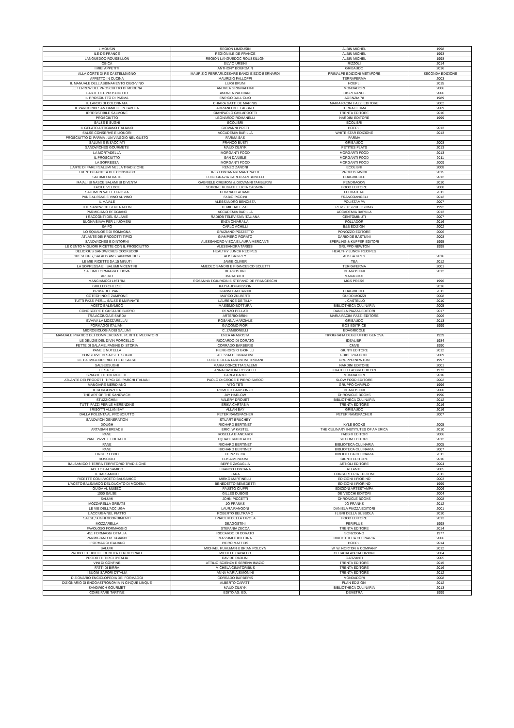| LIMOUSIN | REGION LIMOUSIN | ALBIN MICHEL | 1998 |
| ILE-DE-FRANCE | REGION ILE-DE-FRANCE | ALBIN MICHEL | 1993 |
| LANGUEDOC-ROUSSILLON | REGION LANGUEDOC-ROUSSILLON | ALBIN MICHEL | 1998 |
| OBICA | SILVIO URSINI | RIZZOLI | 2014 |
| I MIEI APPETITI | ANTHONY BOURDAIN | GRIBAUDO | 2016 |
| ALLA CORTE DI RE CASTELMAGNO | MAURIZIO FERRARI,CESARE EANDI E EZIO BERNARDI | PRIMALPE EDIZIONI METAFORE | SECONDA EDIZIONE |
| AFFETTO IN CUCINA | MAURIZIO FALLOPPI | TERRAFERMA | 2003 |
| IL MANUALE DELL'ABBINAMENTO CIBO-VINO | LUIGI BRUNI | HOEPLI | 2015 |
| LE TERREW DEL PROSCIUTTO DI MODENA | ANDREA GRIGNAFFINI | MONDADORI | 2006 |
| L'ARTE DEL PROSCIUTTO | ANDREA PACCIANI | EXSPERANCE | 2006 |
| IL PROSCIUTTO DI PARMA | ENRICO DALL'OLIO | AGENZIA 78 | 1989 |
| IL LARDO DI COLONNATA | CHIARA GATTI DE MARINIS | MARIA PACINI FAZZI EDITORE | 2002 |
| IL PARCO NDI SAN DANIELE IN TAVOLA | ADRIANO DEL FABBRO | TERRA FERMA | 2009 |
| IRRESISTIBILE SALMONE | GIANPAOLO GHILARDOTTI | TRENTA EDITORE | 2016 |
| PROSCIUTTO | LEONARDO ROMANELLI | NARDINI EDITORE | 1999 |
| SALSE E SUGHI | ECOLIBRI | ECOLIBRI | |
| IL GELATO ARTIGIANO ITALIANO | GIOVANNI PRETI | HOEPLI | 2013 |
| SALSE CONSERVE E LIQUORI | ACCADEMIA BARILLA | WHITE STAR EDIZIONE | 2013 |
| PROSCIUTTO DI PARMA . UN VIAGGIO NEL GUSTO | PARMA SAS | PARMA | |
| SALUMI E INSACCIATI | FRANCO BUSTI | GRIBAUDO | 2008 |
| SANDWICHES GOURMETS | MAUD ZILNYK | PETITES PLATS | 2013 |
| LA MORTADELLA | MORGANTI FOOD | MORGARTI FOOD | 2013 |
| IL PROSCIUTTO | SAN DANIELE | MORGANTI FOOD | 2011 |
| LA SOPRESSA | MORGANTI FOOD | MORGANTI FOOD | 2009 |
| L'ARTE DI FARE I SALUMI NELLA TRADIZIONE | RENZO ZANONI | ECOLIBRI | 2008 |
| TRENTO LA CITTA DEL CONSIGLIO | IRIS FONTANARI MARTINATTI | PROPOSTAVINI | 2015 |
| SALUMI FAI DA TE | LUIGI GRAZIA CARLO ZAMBONELLI | EDAGRICOLE | 2012 |
| MAIALI SI NASCE SALAMI SI DIVENTA | GABRIELE CREMONI & GIOVANNI TAMBURINI | PENDRAGON | 2010 |
| FACILE VELOCE | SOMONE RUGIATI E LICIA CAGNONI | FOOD EDITORE | 2008 |
| SALUMI IN VALLE D'AOSTA | CORRADO ADAMO | LECHATEAU | 2011 |
| PANE AL PANE E VINO AL VINO | FABIO PICCINI | FRANCOANGELI | 2012 |
| IL MAIALE | ALESSANDRO BENCISTA | POLISTAMPA | 2007 |
| THE SANDWICH GENERATION | H. MICHAEL ZAL | PERSEUS PUBLISHING | 1992 |
| PARMIGIANO REGGIANO | ACCADEMIA BARILLA | ACCADEMIA BARILLA | 2013 |
| I RACCONTI DEL SALAME | RADIOB TELEVISIVA ITALIANA | CENTOMINUTI | 2007 |
| BUONA BIAVA PER LI UOMENI | ENZA CHIARA LAI | FOLLADOR | 2016 |
| SA-FO | CARLO ACHILLI | B&B EDIZIONI | 2002 |
| LO SQUALORE DI ROMAGNA | GRAZIANO POZZETTO | PONOZZO EDITORE | 2006 |
| ATLANTE DEI PRODOTTI TIPICI | GIAMPIERO RORATO | DARIO DE BASTIANI | 2008 |
| SANDWICHES E DINTORNI | ALESSANDRO VISCA E LAURA MERCANTI | SPERLING & KUPFER EDITORI | 1995 |
| LE CENTO MIGLIORI RICETTE CON IL PROSCIUTTO | ALESSANDRA TARISSI | GRUPPO NEWTON | 1998 |
| DELICIOUS SANDWICHES COOKBOOK | HEALTHY LUNCH RECIPES | HEALTHY LUNCH RECIPES | |
| 101 SOUPS, SALADS ANS SANDWICHES | ALISSA GREY | ALISSA GREY | 2016 |
| LE MIE RICETTE DA 15 MINUTI | JAMIE OLIVER | TEA | 2012 |
| LA SOPRESSA E I SALUMI VICENTINI | AMEDEO SANDRI E FRANCESCO SOLETTI | TERRAFERMA | 2001 |
| SALUMI FORMAGGI E UOVA | DEAGOSTINI | DEAGOSTINI | 2012 |
| APERO | MARABOUT | MARABOUT | |
| MANGIAMOCI L'ISTRIA | ROSANNA T.GIURICIN E STEFANO DE FRANCESCHI | MGS PRESS | 1996 |
| GRILLED CHEESE | KATYA JOHANSSON | | 2016 |
| PRIMA DEL PANE | GIANNI BACCARINI | EDAGRICOLE | 2011 |
| COTECHINO E ZAMPONE | MARCO ZULBERTI | GUIDO MOIZZI | 2008 |
| TUTTI PAZZI PER.... SALSE E MARINATE | LAURENCE DE TILLY | IL CASTELLO | 2010 |
| ACETO BALSAMICO | MASSIMO BOTTURA | BIBLIOTHECA CULINARIA | 2005 |
| CONOSCERE E GUSTARE BURRO | RENZO PELLATI | DANIELA PIAZZA EDITORI | 2017 |
| TRA ACCIUGA E SARDA | ARTERIO BRINI | MARIA PACINI FAZZI EDITORE | 2006 |
| EVVIVA LA MOZZARELLA! | ROSANNA MARZIALE | GRIBAUDO | 2013 |
| FORMAGGI ITALIANI | GIACOMO FIORI | EOS EDITRICE | 1999 |
| MICROBIOLOGIA DEI SALUMI | C. ZAMBONELLI | EDAGRICOLE | |
| MANUALE PRATICO DEI COMMERCIANTI, PERITI E MEDIATORI | ENEA ARAGOSTA | TIPOGRAFIA DEGLI UFFICI GENOVA | 1929 |
| LE DELIZIE DEL DIVIN PORCELLO | RICCARDO DI CORATO | IDEALIBRI | 1984 |
| FETTE DI SALAME, PAGINE DI STORIA | CORRADO BARBERIS | CMVE | 1990 |
| PANE E NUTELLA | PIERGIORGIO GIORILLI | GIUNTI EDITORE | 2012 |
| CONSERVE DI SALSE E SUGHI | ALESSIA BERNARDINI | GUIDE PRATICHE | 2009 |
| LE 100 MIGLIORI RICETTE DI SALSE | LUIGI E OLGA TARENTINI TROIANI | GRUPPO NEWTON | 1997 |
| SALSE&SUGHI | MARIA CONCETTA SALEMI | NARDINI EDITORE | 2001 |
| LE SALSE | ANNA BASILINI ROSSELLI | FRATELLI FABBRI EDITORI | 1973 |
| SPAGHETTI 130 RICETTE | CARLA BARDI | MONDADORI | 2010 |
| ATLANTE DEI PRODOTTI TIPICI DEI PARCHI ITALIANI | PAOLO DI CROCE E PIERO SARDO | SLOW FOOD EDITORE | 2002 |
| MANGIARE MERIDIANO | VITO TETI | GRUPPO CARIPLO | 1996 |
| IL GORGONZOLA | ROMOLO BARISONZO | DEAGOSTINI | 2000 |
| THE ART OF THE SANDWICH | JAY HARLOW | CHRONICLE BOOKS | 1990 |
| STUZZICHINI | VALERY DROUET | BIBLIOTHECA CULINARIA | 2012 |
| TUTTI PAZZI PER LE MERENDINE | ERIKA CARTABIA | TRENTA EDITORE | 2016 |
| I RISOTTI ALLAN BAY | ALLAN BAY | GRIBAUDO | 2016 |
| DALLA POLENTA AL PROSCIUTTO | PETER RAMSPACHER | PETER RAMSPACHER | 2007 |
| SANDWICH GENERATION | STUART BRUCHEY | | |
| DOUGH | RICHARD BERTINET | KYLE BOOKS | 2005 |
| ARTASIAN BREADS | ERIC. W KASTEL | THE CULINARY INSTITUTES OF AMERICA | 2010 |
| PANE | ROSELLA BIANCARDI | FABBRI EDITORI | 2006 |
| PANE PIZZE E FOCACCE | I QUADERNI DI ALICE | SITCOM EDITORE | 2012 |
| PANE | RICHARD BERTINET | BIBLIOTECA CULINARIA | 2005 |
| PANE | RICHARD BERTINET | BIBLIOTECA CULINARIA | 2007 |
| FINGER FOOD | HEINZ BECK | BIBLIOTECA CULINARIA | 2011 |
| ROSCIOLI | ELISA MENDUNI | GIUNTI EDITORE | 2016 |
| BALSAMICO è TERRA TERRITORIO TRADIZIONE | BEPPE ZAGAGLIA | ARTIOLI EDITORE | 2004 |
| ACETO BALSAMICO | FRANCO FONTANA | ATLANTE | 2005 |
| IL BALSAMICO | LARA | CONSORTERIA EDIZIONI | 2011 |
| RICETTE CON L'ACETO BALSAMICO | MIRKO MARTINELLI | EDIZIONI Il FIORINO | 2003 |
| L'ACETO BALSAMICO DEL DUCATO DI MODENA | BENEDETTO BENEDETTI | EDIZIONI Il FIORINO | 1999 |
| GUIDA AL MUSEO | FAUSTO CIUFFI | EDIZIONI ARTESTAMPA | 2006 |
| 1000 SALSE | GILLES DUBOIS | DE VECCHI EDITORI | 2004 |
| SALUMI | JOHN PICCETTI | CHRONICLE BOOKS | 2008 |
| MOZZARELLA GREATS | JO FRANKS | JO FRANKS | 2012 |
| LE VIE DELL'ACCIUGA | LAURA RANGONI | DANIELA PIAZZA EDITORI | 2001 |
| L'ACCIUGA NEL PIATTO | ROBERTO BELTRAMO | I LIBRI DELLA BUSSOLA | 2010 |
| SALSE,SUGHI &CONDIMENTI | I PIACERI DELLA TAVOLA | FOOD EDITORE | 2013 |
| MOZZARELLA | DEAGOSTINI | PERIPLUS | 1998 |
| FAVOLOSO FORMAGGIO | STEFANIA ZECCA | TRENTA EDITORE | 2014 |
| 451 FORMAGGI D'ITALIA | RICCARDO DI CORATO | SONZOGNO | 1977 |
| PARMIGIANO REGGIANO | MASSIMO BOTTURA | BIBLIOTHECA CULINARIA | 2006 |
| I FORMAGGI ITALIANO | PIERO MAFFEIS | HOEPLI | 2014 |
| SALUMI | MICHAEL RUHLMAN & BRIAN POLCYN | W. W. NORTON & COMPANY | 2012 |
| PRODOTTI TIPICI E IDENTITA TERRITORIALE | MICHELE CAPALBO | CITTACALABRIAEDIZIONI | 2004 |
| PRODOTTI TIPICI D'ITALIA | DAVIDE PAOLINI | GARZANTI | 2005 |
| VINI DI CONFINE | ATTILIO SCIENZA E SERENA IMAZIO | TRENTA EDITORE | 2015 |
| FATTI DI BIRRA | MICHELA CIMATORIBUS | TRENTA EDITORE | 2016 |
| I BUONI SAPORI D'ITALIA | ANNA MARIA SIMONINI | TRENTA EDITORE | 2012 |
| DIZIONARIO ENCICLOPEDIA DEI FORMAGGI | CORRADO BARBERIS | MONDADORI | 2008 |
| DIZIONARIO DI ENOGASTRONOMIA IN CINQUE LINQUE | ALBERTO CAPATTI | PLAN EDIZIONI | 2012 |
| SANDWICH GOURMET | MAUD ZILNYK | BIBLIOTHECA CULINARIA | 2013 |
| COME FARE TARTINE | EDITO AG. ED. | DEMETRA | 1999 |